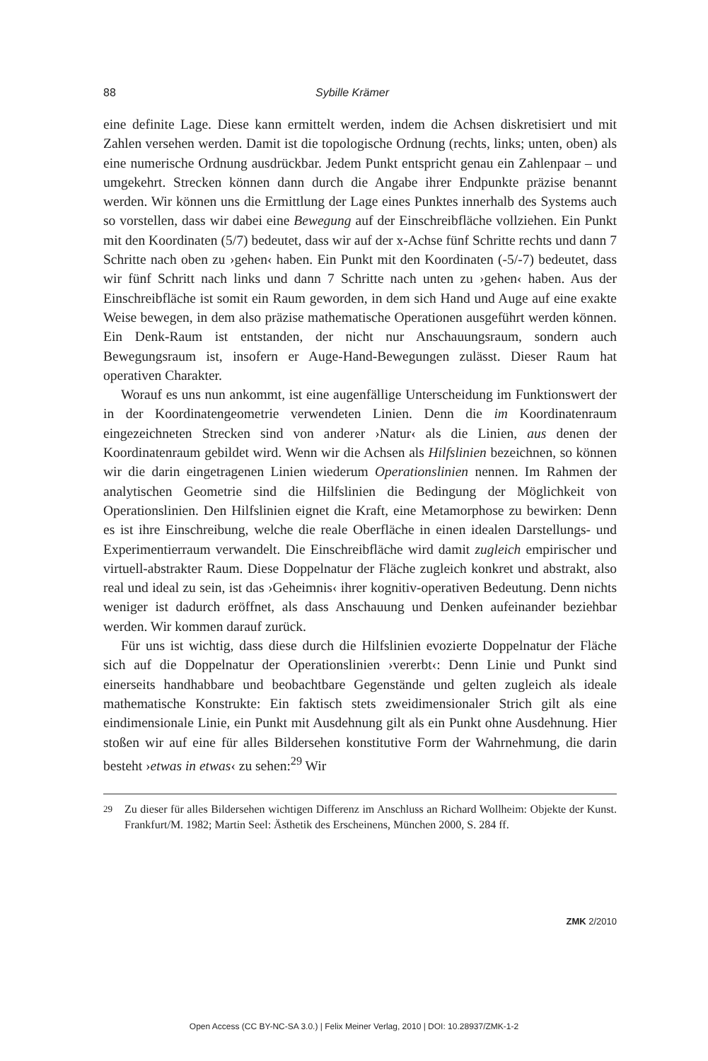88 Sybille Krämer
eine definite Lage. Diese kann ermittelt werden, indem die Achsen diskretisiert und mit Zahlen versehen werden. Damit ist die topologische Ordnung (rechts, links; unten, oben) als eine numerische Ordnung ausdrückbar. Jedem Punkt entspricht genau ein Zahlenpaar – und umgekehrt. Strecken können dann durch die Angabe ihrer Endpunkte präzise benannt werden. Wir können uns die Ermittlung der Lage eines Punktes innerhalb des Systems auch so vorstellen, dass wir dabei eine Bewegung auf der Einschreibfläche vollziehen. Ein Punkt mit den Koordinaten (5/7) bedeutet, dass wir auf der x-Achse fünf Schritte rechts und dann 7 Schritte nach oben zu ›gehen‹ haben. Ein Punkt mit den Koordinaten (-5/-7) bedeutet, dass wir fünf Schritt nach links und dann 7 Schritte nach unten zu ›gehen‹ haben. Aus der Einschreibfläche ist somit ein Raum geworden, in dem sich Hand und Auge auf eine exakte Weise bewegen, in dem also präzise mathematische Operationen ausgeführt werden können. Ein Denk-Raum ist entstanden, der nicht nur Anschauungsraum, sondern auch Bewegungsraum ist, insofern er Auge-Hand-Bewegungen zulässt. Dieser Raum hat operativen Charakter.
Worauf es uns nun ankommt, ist eine augenfällige Unterscheidung im Funktionswert der in der Koordinatengeometrie verwendeten Linien. Denn die im Koordinatenraum eingezeichneten Strecken sind von anderer ›Natur‹ als die Linien, aus denen der Koordinatenraum gebildet wird. Wenn wir die Achsen als Hilfslinien bezeichnen, so können wir die darin eingetragenen Linien wiederum Operationslinien nennen. Im Rahmen der analytischen Geometrie sind die Hilfslinien die Bedingung der Möglichkeit von Operationslinien. Den Hilfslinien eignet die Kraft, eine Metamorphose zu bewirken: Denn es ist ihre Einschreibung, welche die reale Oberfläche in einen idealen Darstellungs- und Experimentierraum verwandelt. Die Einschreibfläche wird damit zugleich empirischer und virtuell-abstrakter Raum. Diese Doppelnatur der Fläche zugleich konkret und abstrakt, also real und ideal zu sein, ist das ›Geheimnis‹ ihrer kognitiv-operativen Bedeutung. Denn nichts weniger ist dadurch eröffnet, als dass Anschauung und Denken aufeinander beziehbar werden. Wir kommen darauf zurück.
Für uns ist wichtig, dass diese durch die Hilfslinien evozierte Doppelnatur der Fläche sich auf die Doppelnatur der Operationslinien ›vererbt‹: Denn Linie und Punkt sind einerseits handhabbare und beobachtbare Gegenstände und gelten zugleich als ideale mathematische Konstrukte: Ein faktisch stets zweidimensionaler Strich gilt als eine eindimensionale Linie, ein Punkt mit Ausdehnung gilt als ein Punkt ohne Ausdehnung. Hier stoßen wir auf eine für alles Bildersehen konstitutive Form der Wahrnehmung, die darin besteht ›etwas in etwas‹ zu sehen:<sup>29</sup> Wir
29
Zu dieser für alles Bildersehen wichtigen Differenz im Anschluss an Richard Wollheim: Objekte der Kunst. Frankfurt/M. 1982; Martin Seel: Ästhetik des Erscheinens, München 2000, S. 284 ff.
ZMK 2/2010
Open Access (CC BY-NC-SA 3.0.) | Felix Meiner Verlag, 2010 | DOI: 10.28937/ZMK-1-2